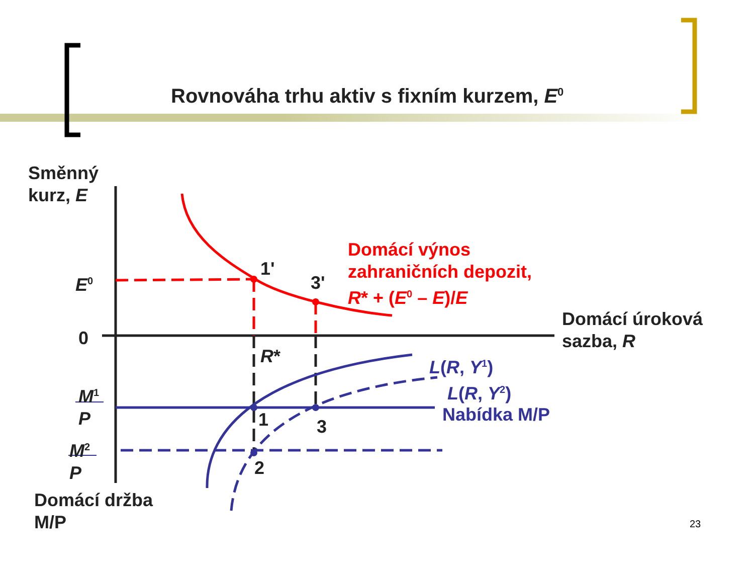Rovnováha trhu aktiv s fixním kurzem, E<sup>0</sup>
Směnný
kurz, E
E<sup>0</sup>
0
1'
3'
Domácí výnos
zahraničních depozit,
R* + (E<sup>0</sup> – E)/E
Domácí úroková
sazba, R
R* L(R, Y<sup>1</sup>)
L(R, Y<sup>2</sup>)
Nabídka M/P
M<sup>1</sup>
P
M<sup>2</sup>
P
1 3
2
Domácí držba
M/P
23